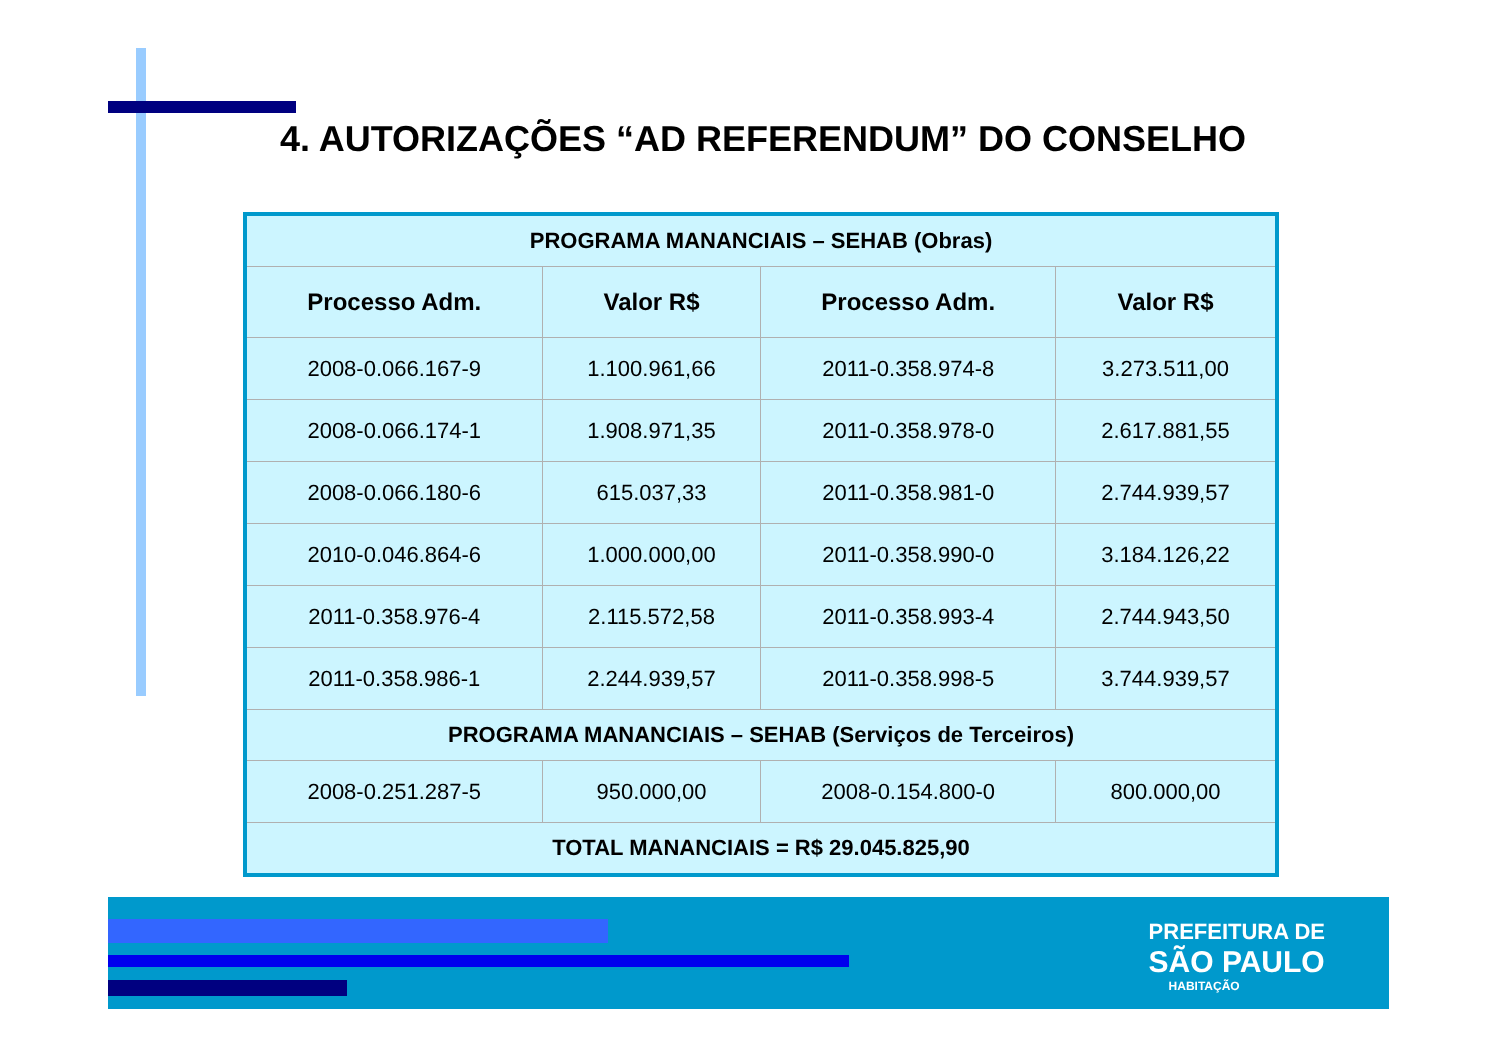4. AUTORIZAÇÕES “AD REFERENDUM” DO CONSELHO
| PROGRAMA MANANCIAIS – SEHAB (Obras) | | | |
| Processo Adm. | Valor R$ | Processo Adm. | Valor R$ |
| 2008-0.066.167-9 | 1.100.961,66 | 2011-0.358.974-8 | 3.273.511,00 |
| 2008-0.066.174-1 | 1.908.971,35 | 2011-0.358.978-0 | 2.617.881,55 |
| 2008-0.066.180-6 | 615.037,33 | 2011-0.358.981-0 | 2.744.939,57 |
| 2010-0.046.864-6 | 1.000.000,00 | 2011-0.358.990-0 | 3.184.126,22 |
| 2011-0.358.976-4 | 2.115.572,58 | 2011-0.358.993-4 | 2.744.943,50 |
| 2011-0.358.986-1 | 2.244.939,57 | 2011-0.358.998-5 | 3.744.939,57 |
| PROGRAMA MANANCIAIS – SEHAB (Serviços de Terceiros) | | | |
| 2008-0.251.287-5 | 950.000,00 | 2008-0.154.800-0 | 800.000,00 |
| TOTAL MANANCIAIS = R$ 29.045.825,90 | | | |
PREFEITURA DE
SÃO PAULO
HABITAÇÃO